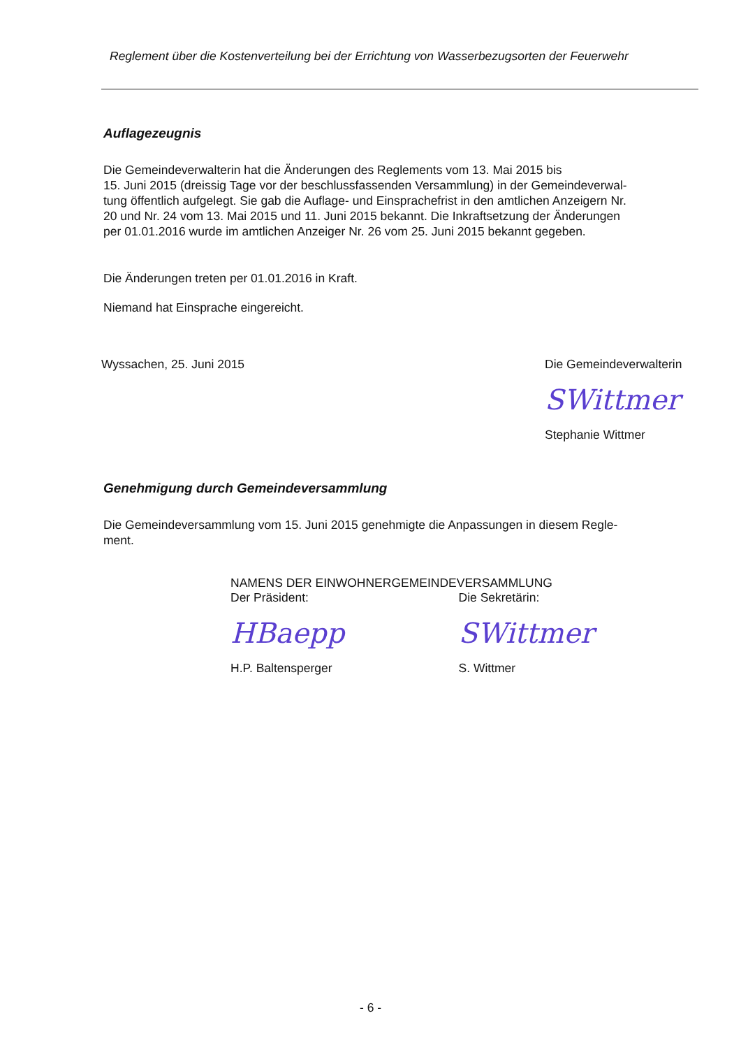Reglement über die Kostenverteilung bei der Errichtung von Wasserbezugsorten der Feuerwehr
Auflagezeugnis
Die Gemeindeverwalterin hat die Änderungen des Reglements vom 13. Mai 2015 bis
15. Juni 2015 (dreissig Tage vor der beschlussfassenden Versammlung) in der Gemeindeverwal-
tung öffentlich aufgelegt. Sie gab die Auflage- und Einsprachefrist in den amtlichen Anzeigern Nr.
20 und Nr. 24 vom 13. Mai 2015 und 11. Juni 2015 bekannt. Die Inkraftsetzung der Änderungen
per 01.01.2016 wurde im amtlichen Anzeiger Nr. 26 vom 25. Juni 2015 bekannt gegeben.
Die Änderungen treten per 01.01.2016 in Kraft.
Niemand hat Einsprache eingereicht.
Wyssachen, 25. Juni 2015 Die Gemeindeverwalterin
SWittmer
Stephanie Wittmer
Genehmigung durch Gemeindeversammlung
Die Gemeindeversammlung vom 15. Juni 2015 genehmigte die Anpassungen in diesem Regle-
ment.
NAMENS DER EINWOHNERGEMEINDEVERSAMMLUNG
Der Präsident:
HBaepp
H.P. Baltensperger
Die Sekretärin:
SWittmer
S. Wittmer
- 6 -